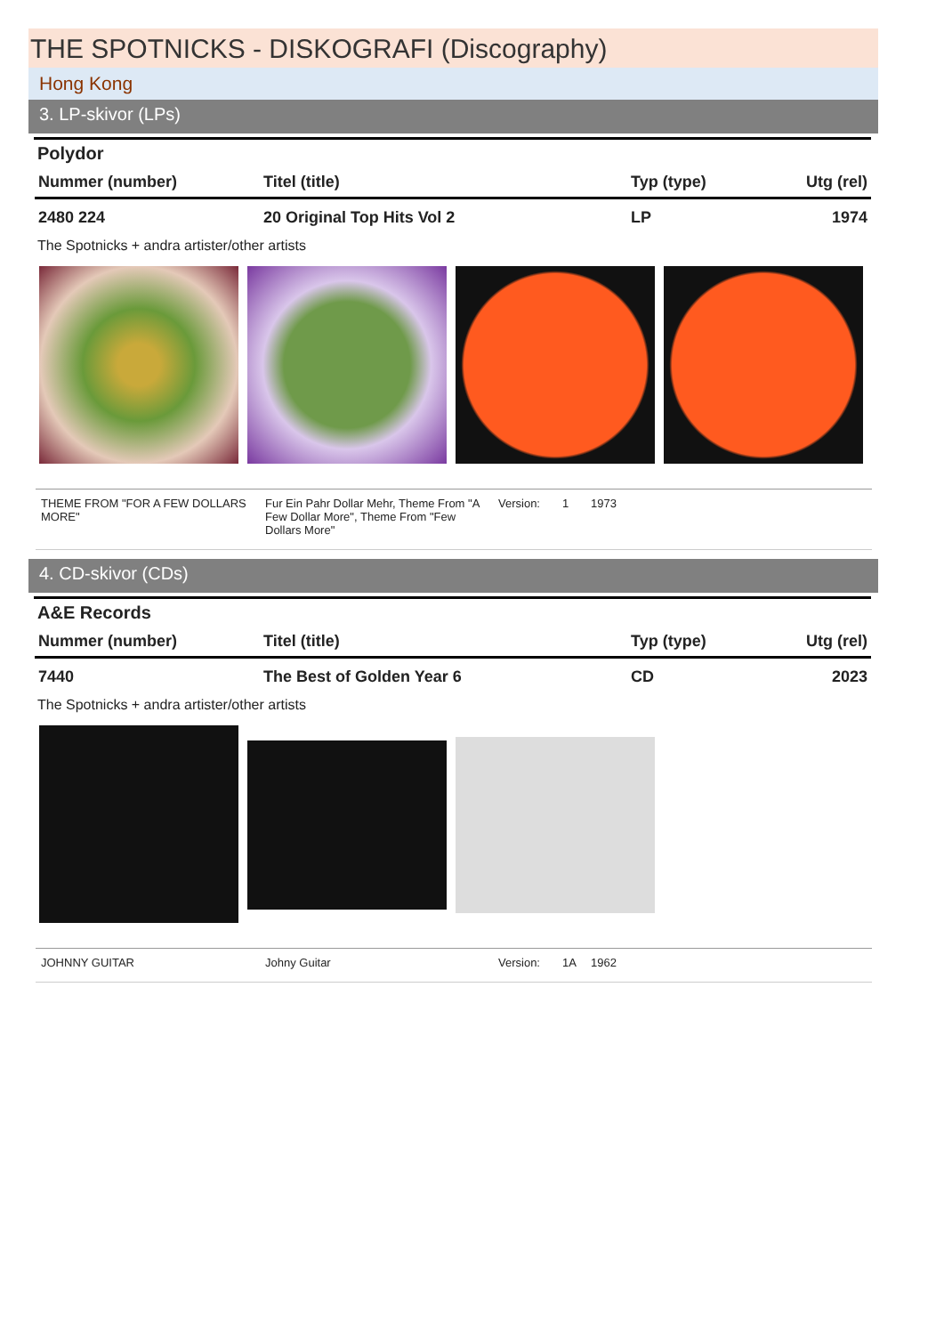THE SPOTNICKS - DISKOGRAFI (Discography)
Hong Kong
3. LP-skivor (LPs)
Polydor
| Nummer (number) | Titel (title) | Typ (type) | Utg (rel) |
| --- | --- | --- | --- |
| 2480 224 | 20 Original Top Hits Vol 2 | LP | 1974 |
The Spotnicks + andra artister/other artists
| THEME FROM "FOR A FEW DOLLARS MORE" | Fur Ein Pahr Dollar Mehr, Theme From "A Few Dollar More", Theme From "Few Dollars More" | Version: | 1 | 1973 |
4. CD-skivor (CDs)
A&E Records
| Nummer (number) | Titel (title) | Typ (type) | Utg (rel) |
| --- | --- | --- | --- |
| 7440 | The Best of Golden Year 6 | CD | 2023 |
The Spotnicks + andra artister/other artists
| JOHNNY GUITAR | Johny Guitar | Version: | 1A | 1962 |